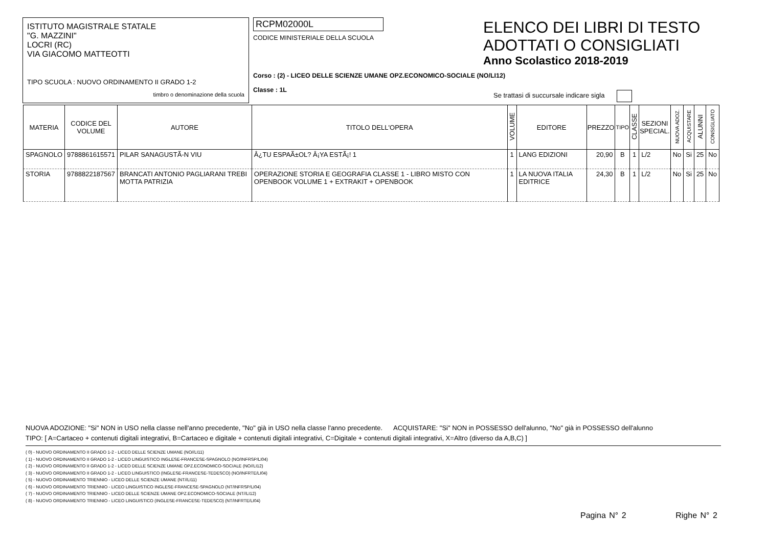ISTITUTO MAGISTRALE STATALE
"G. MAZZINI"
LOCRI (RC)
VIA GIACOMO MATTEOTTI
TIPO SCUOLA : NUOVO ORDINAMENTO II GRADO 1-2
timbro o denominazione della scuola
RCPM02000L
CODICE MINISTERIALE DELLA SCUOLA
Corso : (2) - LICEO DELLE SCIENZE UMANE OPZ.ECONOMICO-SOCIALE (NO/LI12)
Classe : 1L
ELENCO DEI LIBRI DI TESTO
ADOTTATI O CONSIGLIATI
Anno Scolastico 2018-2019
Se trattasi di succursale indicare sigla
| MATERIA | CODICE DEL VOLUME | AUTORE | TITOLO DELL'OPERA | VOLUME | EDITORE | PREZZO | TIPO | CLASSE | SEZIONI SPECIAL. | NUOVA ADOZ. | ACQUISTARE | ALUNNI | CONSIGLIATO |
| --- | --- | --- | --- | --- | --- | --- | --- | --- | --- | --- | --- | --- | --- |
| SPAGNOLO | 9788861615571 | PILAR SANAGUSTÃ-N VIU | Â¿TU ESPAÃ±OL? Â¡YA ESTÃ¡! 1 | 1 | LANG EDIZIONI | 20,90 | B | 1 | L/2 | No | Si | 25 | No |
| STORIA | 9788822187567 | BRANCATI ANTONIO PAGLIARANI TREBI MOTTA PATRIZIA | OPERAZIONE STORIA E GEOGRAFIA CLASSE 1 - LIBRO MISTO CON OPENBOOK VOLUME 1 + EXTRAKIT + OPENBOOK | 1 | LA NUOVA ITALIA EDITRICE | 24,30 | B | 1 | L/2 | No | Si | 25 | No |
NUOVA ADOZIONE: "Si" NON in USO nella classe nell'anno precedente, "No" già in USO nella classe l'anno precedente. ACQUISTARE: "Si" NON in POSSESSO dell'alunno, "No" già in POSSESSO dell'alunno
TIPO: [ A=Cartaceo + contenuti digitali integrativi, B=Cartaceo e digitale + contenuti digitali integrativi, C=Digitale + contenuti digitali integrativi, X=Altro (diverso da A,B,C) ]
( 0) - NUOVO ORDINAMENTO II GRADO 1-2 - LICEO DELLE SCIENZE UMANE (NO//LI11)
( 1) - NUOVO ORDINAMENTO II GRADO 1-2 - LICEO LINGUISTICO INGLESE-FRANCESE-SPAGNOLO (NO/INFRSP/LI04)
( 2) - NUOVO ORDINAMENTO II GRADO 1-2 - LICEO DELLE SCIENZE UMANE OPZ.ECONOMICO-SOCIALE (NO//LI12)
( 3) - NUOVO ORDINAMENTO II GRADO 1-2 - LICEO LINGUISTICO (INGLESE-FRANCESE-TEDESCO) (NO/INFRTE/LI04)
( 5) - NUOVO ORDINAMENTO TRIENNIO - LICEO DELLE SCIENZE UMANE (NT//LI11)
( 6) - NUOVO ORDINAMENTO TRIENNIO - LICEO LINGUISTICO INGLESE-FRANCESE-SPAGNOLO (NT/INFRSP/LI04)
( 7) - NUOVO ORDINAMENTO TRIENNIO - LICEO DELLE SCIENZE UMANE OPZ.ECONOMICO-SOCIALE (NT//LI12)
( 8) - NUOVO ORDINAMENTO TRIENNIO - LICEO LINGUISTICO (INGLESE-FRANCESE-TEDESCO) (NT/INFRTE/LI04)
Pagina N° 2 Righe N° 2